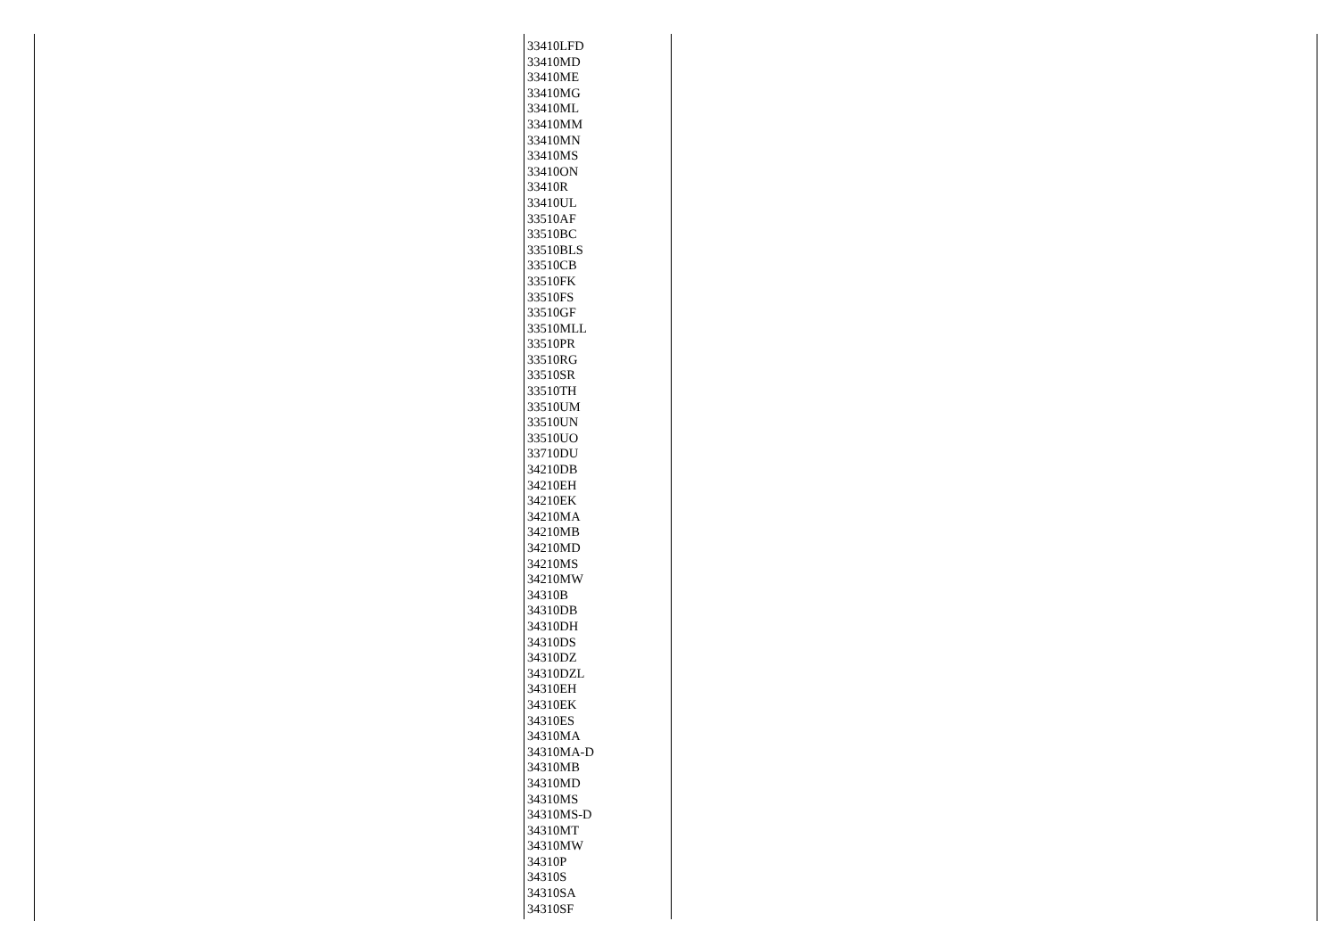33410LFD
33410MD
33410ME
33410MG
33410ML
33410MM
33410MN
33410MS
33410ON
33410R
33410UL
33510AF
33510BC
33510BLS
33510CB
33510FK
33510FS
33510GF
33510MLL
33510PR
33510RG
33510SR
33510TH
33510UM
33510UN
33510UO
33710DU
34210DB
34210EH
34210EK
34210MA
34210MB
34210MD
34210MS
34210MW
34310B
34310DB
34310DH
34310DS
34310DZ
34310DZL
34310EH
34310EK
34310ES
34310MA
34310MA-D
34310MB
34310MD
34310MS
34310MS-D
34310MT
34310MW
34310P
34310S
34310SA
34310SF